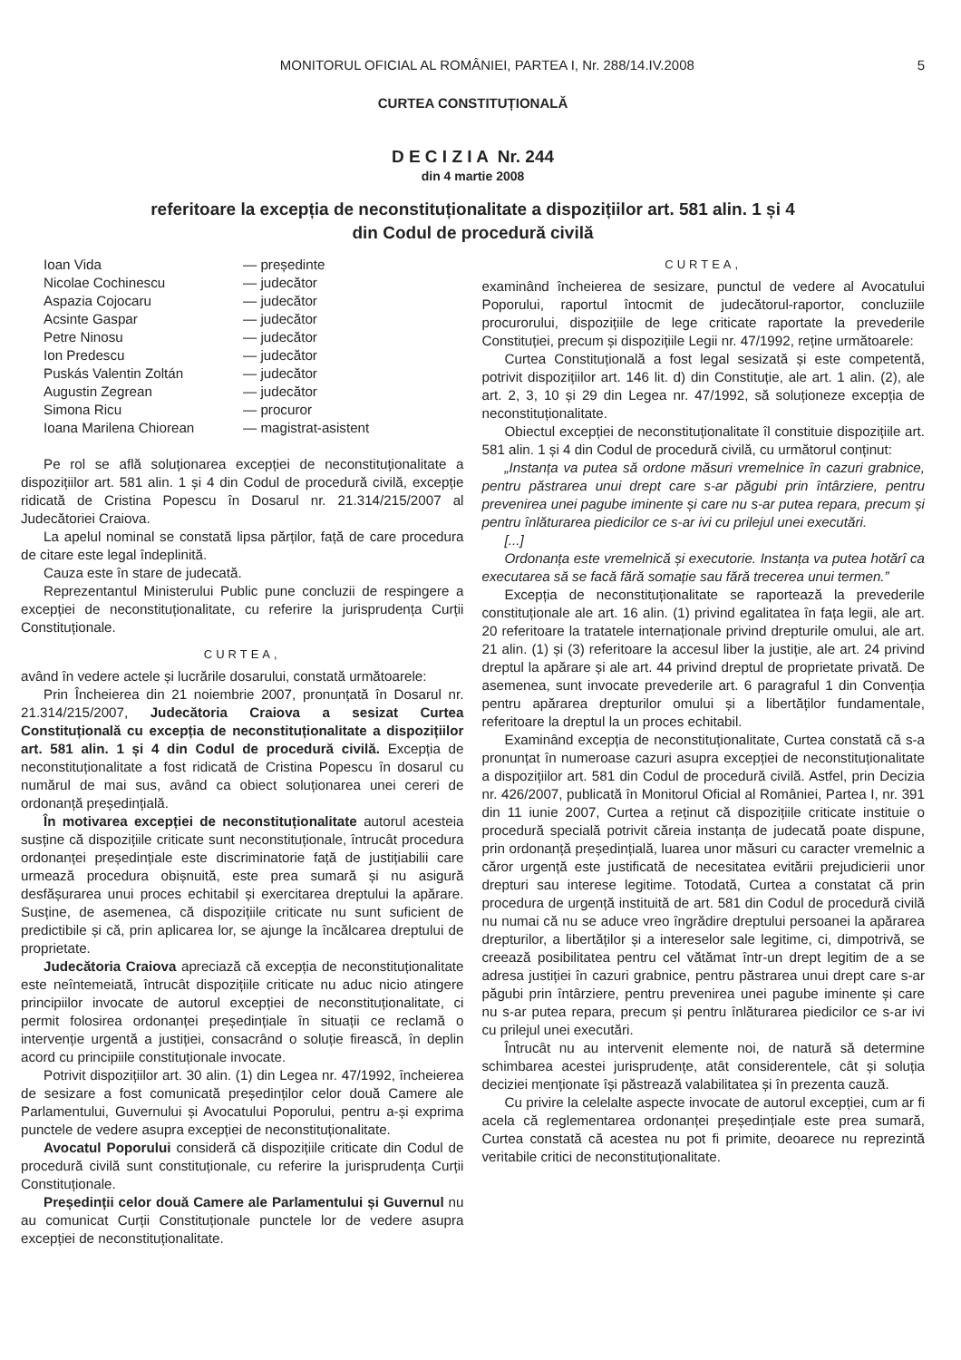MONITORUL OFICIAL AL ROMÂNIEI, PARTEA I, Nr. 288/14.IV.2008 5
CURTEA CONSTITUȚIONALĂ
D E C I Z I A Nr. 244
din 4 martie 2008
referitoare la excepția de neconstituționalitate a dispozițiilor art. 581 alin. 1 și 4
din Codul de procedură civilă
| Ioan Vida | — președinte |
| Nicolae Cochinescu | — judecător |
| Aspazia Cojocaru | — judecător |
| Acsinte Gaspar | — judecător |
| Petre Ninosu | — judecător |
| Ion Predescu | — judecător |
| Puskás Valentin Zoltán | — judecător |
| Augustin Zegrean | — judecător |
| Simona Ricu | — procuror |
| Ioana Marilena Chiorean | — magistrat-asistent |
Pe rol se află soluționarea excepției de neconstituționalitate a dispozițiilor art. 581 alin. 1 și 4 din Codul de procedură civilă, excepție ridicată de Cristina Popescu în Dosarul nr. 21.314/215/2007 al Judecătoriei Craiova.
La apelul nominal se constată lipsa părților, față de care procedura de citare este legal îndeplinită.
Cauza este în stare de judecată.
Reprezentantul Ministerului Public pune concluzii de respingere a excepției de neconstituționalitate, cu referire la jurisprudența Curții Constituționale.
CURTEA,
având în vedere actele și lucrările dosarului, constată următoarele:
Prin Încheierea din 21 noiembrie 2007, pronunțată în Dosarul nr. 21.314/215/2007, Judecătoria Craiova a sesizat Curtea Constituțională cu excepția de neconstituționalitate a dispozițiilor art. 581 alin. 1 și 4 din Codul de procedură civilă. Excepția de neconstituționalitate a fost ridicată de Cristina Popescu în dosarul cu numărul de mai sus, având ca obiect soluționarea unei cereri de ordonanță președințială.
În motivarea excepției de neconstituționalitate autorul acesteia susține că dispozițiile criticate sunt neconstituționale, întrucât procedura ordonanței președințiale este discriminatorie față de justițiabilii care urmează procedura obișnuită, este prea sumară și nu asigură desfășurarea unui proces echitabil și exercitarea dreptului la apărare. Susține, de asemenea, că dispozițiile criticate nu sunt suficient de predictibile și că, prin aplicarea lor, se ajunge la încălcarea dreptului de proprietate.
Judecătoria Craiova apreciază că excepția de neconstituționalitate este neîntemeiată, întrucât dispozițiile criticate nu aduc nicio atingere principiilor invocate de autorul excepției de neconstituționalitate, ci permit folosirea ordonanței președințiale în situații ce reclamă o intervenție urgentă a justiției, consacrând o soluție firească, în deplin acord cu principiile constituționale invocate.
Potrivit dispozițiilor art. 30 alin. (1) din Legea nr. 47/1992, încheierea de sesizare a fost comunicată președinților celor două Camere ale Parlamentului, Guvernului și Avocatului Poporului, pentru a-și exprima punctele de vedere asupra excepției de neconstituționalitate.
Avocatul Poporului consideră că dispozițiile criticate din Codul de procedură civilă sunt constituționale, cu referire la jurisprudența Curții Constituționale.
Președinții celor două Camere ale Parlamentului și Guvernul nu au comunicat Curții Constituționale punctele lor de vedere asupra excepției de neconstituționalitate.
CURTEA,
examinând încheierea de sesizare, punctul de vedere al Avocatului Poporului, raportul întocmit de judecătorul-raportor, concluziile procurorului, dispozițiile de lege criticate raportate la prevederile Constituției, precum și dispozițiile Legii nr. 47/1992, reține următoarele:
Curtea Constituțională a fost legal sesizată și este competentă, potrivit dispozițiilor art. 146 lit. d) din Constituție, ale art. 1 alin. (2), ale art. 2, 3, 10 și 29 din Legea nr. 47/1992, să soluționeze excepția de neconstituționalitate.
Obiectul excepției de neconstituționalitate îl constituie dispozițiile art. 581 alin. 1 și 4 din Codul de procedură civilă, cu următorul conținut:
„Instanța va putea să ordone măsuri vremelnice în cazuri grabnice, pentru păstrarea unui drept care s-ar păgubi prin întârziere, pentru prevenirea unei pagube iminente și care nu s-ar putea repara, precum și pentru înlăturarea piedicilor ce s-ar ivi cu prilejul unei executări.
[...]
Ordonanța este vremelnică și executorie. Instanța va putea hotărî ca executarea să se facă fără somație sau fără trecerea unui termen.”
Excepția de neconstituționalitate se raportează la prevederile constituționale ale art. 16 alin. (1) privind egalitatea în fața legii, ale art. 20 referitoare la tratatele internaționale privind drepturile omului, ale art. 21 alin. (1) și (3) referitoare la accesul liber la justiție, ale art. 24 privind dreptul la apărare și ale art. 44 privind dreptul de proprietate privată. De asemenea, sunt invocate prevederile art. 6 paragraful 1 din Convenția pentru apărarea drepturilor omului și a libertăților fundamentale, referitoare la dreptul la un proces echitabil.
Examinând excepția de neconstituționalitate, Curtea constată că s-a pronunțat în numeroase cazuri asupra excepției de neconstituționalitate a dispozițiilor art. 581 din Codul de procedură civilă. Astfel, prin Decizia nr. 426/2007, publicată în Monitorul Oficial al României, Partea I, nr. 391 din 11 iunie 2007, Curtea a reținut că dispozițiile criticate instituie o procedură specială potrivit căreia instanța de judecată poate dispune, prin ordonanță președințială, luarea unor măsuri cu caracter vremelnic a căror urgență este justificată de necesitatea evitării prejudicierii unor drepturi sau interese legitime. Totodată, Curtea a constatat că prin procedura de urgență instituită de art. 581 din Codul de procedură civilă nu numai că nu se aduce vreo îngrădire dreptului persoanei la apărarea drepturilor, a libertăților și a intereselor sale legitime, ci, dimpotrivă, se creează posibilitatea pentru cel vătămat într-un drept legitim de a se adresa justiției în cazuri grabnice, pentru păstrarea unui drept care s-ar păgubi prin întârziere, pentru prevenirea unei pagube iminente și care nu s-ar putea repara, precum și pentru înlăturarea piedicilor ce s-ar ivi cu prilejul unei executări.
Întrucât nu au intervenit elemente noi, de natură să determine schimbarea acestei jurisprudențe, atât considerentele, cât și soluția deciziei menționate își păstrează valabilitatea și în prezenta cauză.
Cu privire la celelalte aspecte invocate de autorul excepției, cum ar fi acela că reglementarea ordonanței președințiale este prea sumară, Curtea constată că acestea nu pot fi primite, deoarece nu reprezintă veritabile critici de neconstituționalitate.